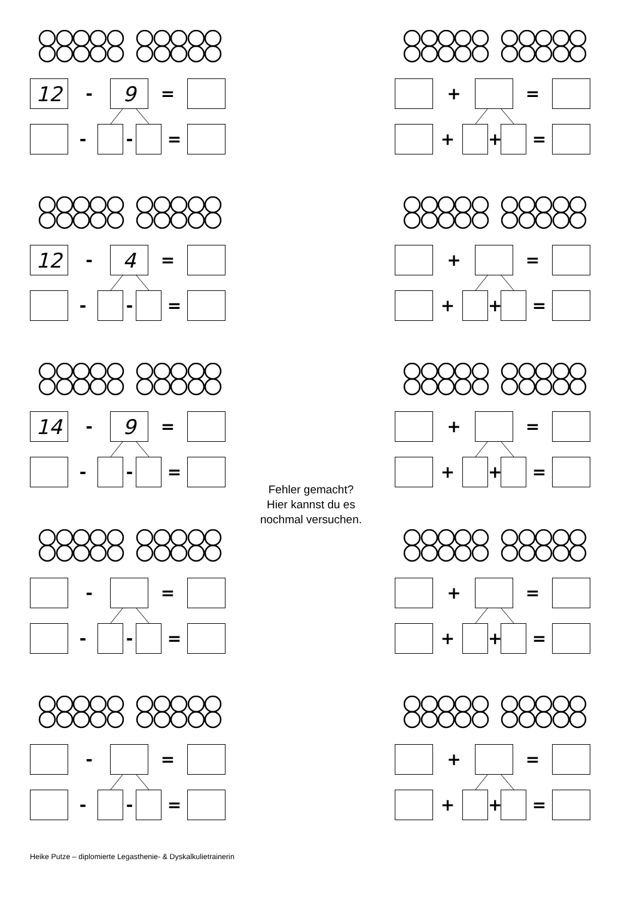12
-
9
=
- - =
+ =
+ + =
12
-
4
=
- - =
+ =
+ + =
14
-
9
=
- - =
Fehler gemacht?
Hier kannst du es
nochmal versuchen.
+ =
+ + =
- =
- - =
+ =
+ + =
- =
- - =
+ =
+ + =
Heike Putze – diplomierte Legasthenie- & Dyskalkulietrainerin